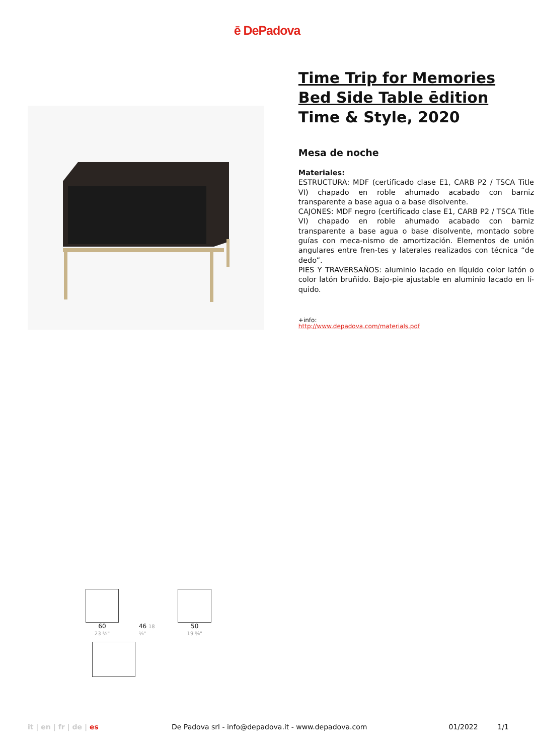ē DePadova
Time Trip for Memories
Bed Side Table ēdition
Time & Style, 2020
Mesa de noche
Materiales:
ESTRUCTURA: MDF (certificado clase E1, CARB P2 / TSCA Title VI) chapado en roble ahumado acabado con barniz transparente a base agua o a base disolvente.
CAJONES: MDF negro (certificado clase E1, CARB P2 / TSCA Title VI) chapado en roble ahumado acabado con barniz transparente a base agua o base disolvente, montado sobre guías con meca-nismo de amortización. Elementos de unión angulares entre fren-tes y laterales realizados con técnica “de dedo”.
PIES Y TRAVERSAÑOS: aluminio lacado en líquido color latón o color latón bruñido. Bajo-pie ajustable en aluminio lacado en lí-quido.
+info:
http://www.depadova.com/materials.pdf
60
23 ⅝"
46 18 ⅛"
50
19 ⅝"
it | en | fr | de | es De Padova srl - info@depadova.it - www.depadova.com
01/2022 1/1